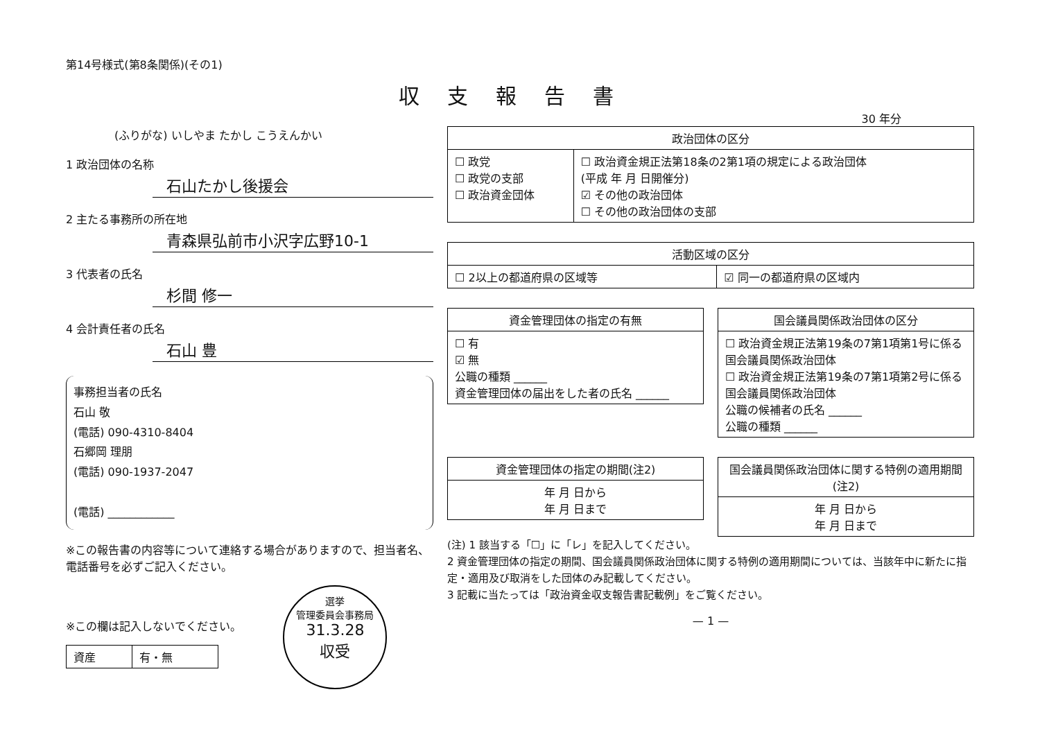第14号様式(第8条関係)(その1)
収支報告書
30 年分
(ふりがな) いしやま たかし こうえんかい
1 政治団体の名称
石山たかし後援会
2 主たる事務所の所在地
青森県弘前市小沢字広野10-1
3 代表者の氏名
杉間 修一
4 会計責任者の氏名
石山 豊
事務担当者の氏名
石山 敬
(電話) 090-4310-8404
石郷岡 理朋
(電話) 090-1937-2047
(電話) ____________
※この報告書の内容等について連絡する場合がありますので、担当者名、電話番号を必ずご記入ください。
※この欄は記入しないでください。
| 資産 | 有・無 |
選挙
管理委員会事務局
31.3.28
収受
| 政治団体の区分 | |
| --- | --- |
| ☐ 政党 ☐ 政党の支部 ☐ 政治資金団体 | ☐ 政治資金規正法第18条の2第1項の規定による政治団体 (平成 年 月 日開催分) ☑ その他の政治団体 ☐ その他の政治団体の支部 |
| 活動区域の区分 | |
| --- | --- |
| ☐ 2以上の都道府県の区域等 | ☑ 同一の都道府県の区域内 |
| 資金管理団体の指定の有無 |
| --- |
| ☐ 有 ☑ 無 公職の種類 ______ 資金管理団体の届出をした者の氏名 ______ |
| 国会議員関係政治団体の区分 |
| --- |
| ☐ 政治資金規正法第19条の7第1項第1号に係る国会議員関係政治団体 ☐ 政治資金規正法第19条の7第1項第2号に係る国会議員関係政治団体 公職の候補者の氏名 ______ 公職の種類 ______ |
| 資金管理団体の指定の期間(注2) |
| --- |
| 年 月 日から 年 月 日まで |
| 国会議員関係政治団体に関する特例の適用期間(注2) |
| --- |
| 年 月 日から 年 月 日まで |
(注) 1 該当する「☐」に「レ」を記入してください。
2 資金管理団体の指定の期間、国会議員関係政治団体に関する特例の適用期間については、当該年中に新たに指定・適用及び取消をした団体のみ記載してください。
3 記載に当たっては「政治資金収支報告書記載例」をご覧ください。
— 1 —